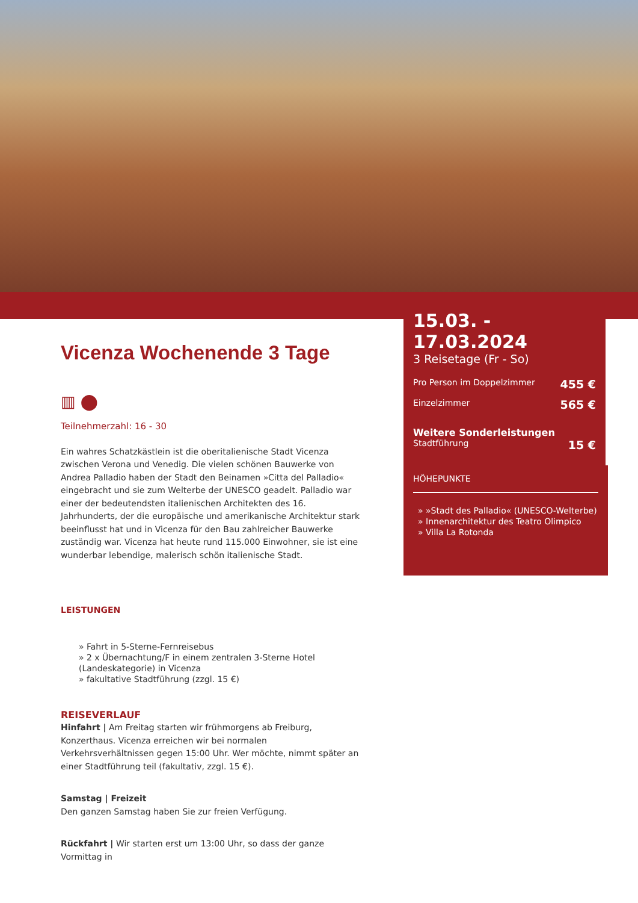15.03. - 17.03.2024
3 Reisetage (Fr - So)
Pro Person im Doppelzimmer 455 €
Einzelzimmer 565 €
Weitere Sonderleistungen
Stadtführung 15 €
HÖHEPUNKTE
» »Stadt des Palladio« (UNESCO-Welterbe)
» Innenarchitektur des Teatro Olimpico
» Villa La Rotonda
Vicenza Wochenende 3 Tage
▥ ⬤
Teilnehmerzahl: 16 - 30
Ein wahres Schatzkästlein ist die oberitalienische Stadt Vicenza zwischen Verona und Venedig. Die vielen schönen Bauwerke von Andrea Palladio haben der Stadt den Beinamen »Citta del Palladio« eingebracht und sie zum Welterbe der UNESCO geadelt. Palladio war einer der bedeutendsten italienischen Architekten des 16. Jahrhunderts, der die europäische und amerikanische Architektur stark beeinflusst hat und in Vicenza für den Bau zahlreicher Bauwerke zuständig war. Vicenza hat heute rund 115.000 Einwohner, sie ist eine wunderbar lebendige, malerisch schön italienische Stadt.
LEISTUNGEN
» Fahrt in 5-Sterne-Fernreisebus
» 2 x Übernachtung/F in einem zentralen 3-Sterne Hotel (Landeskategorie) in Vicenza
» fakultative Stadtführung (zzgl. 15 €)
REISEVERLAUF
Hinfahrt | Am Freitag starten wir frühmorgens ab Freiburg, Konzerthaus. Vicenza erreichen wir bei normalen Verkehrsverhältnissen gegen 15:00 Uhr. Wer möchte, nimmt später an einer Stadtführung teil (fakultativ, zzgl. 15 €).
Samstag | Freizeit
Den ganzen Samstag haben Sie zur freien Verfügung.
Rückfahrt | Wir starten erst um 13:00 Uhr, so dass der ganze Vormittag in